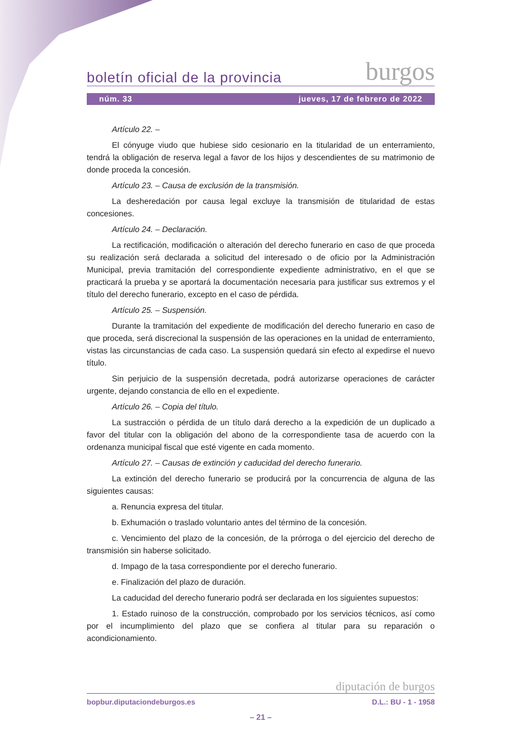boletín oficial de la provincia burgos
núm. 33 jueves, 17 de febrero de 2022
Artículo 22. –
El cónyuge viudo que hubiese sido cesionario en la titularidad de un enterramiento, tendrá la obligación de reserva legal a favor de los hijos y descendientes de su matrimonio de donde proceda la concesión.
Artículo 23. – Causa de exclusión de la transmisión.
La desheredación por causa legal excluye la transmisión de titularidad de estas concesiones.
Artículo 24. – Declaración.
La rectificación, modificación o alteración del derecho funerario en caso de que proceda su realización será declarada a solicitud del interesado o de oficio por la Administración Municipal, previa tramitación del correspondiente expediente administrativo, en el que se practicará la prueba y se aportará la documentación necesaria para justificar sus extremos y el título del derecho funerario, excepto en el caso de pérdida.
Artículo 25. – Suspensión.
Durante la tramitación del expediente de modificación del derecho funerario en caso de que proceda, será discrecional la suspensión de las operaciones en la unidad de enterramiento, vistas las circunstancias de cada caso. La suspensión quedará sin efecto al expedirse el nuevo título.
Sin perjuicio de la suspensión decretada, podrá autorizarse operaciones de carácter urgente, dejando constancia de ello en el expediente.
Artículo 26. – Copia del título.
La sustracción o pérdida de un título dará derecho a la expedición de un duplicado a favor del titular con la obligación del abono de la correspondiente tasa de acuerdo con la ordenanza municipal fiscal que esté vigente en cada momento.
Artículo 27. – Causas de extinción y caducidad del derecho funerario.
La extinción del derecho funerario se producirá por la concurrencia de alguna de las siguientes causas:
a. Renuncia expresa del titular.
b. Exhumación o traslado voluntario antes del término de la concesión.
c. Vencimiento del plazo de la concesión, de la prórroga o del ejercicio del derecho de transmisión sin haberse solicitado.
d. Impago de la tasa correspondiente por el derecho funerario.
e. Finalización del plazo de duración.
La caducidad del derecho funerario podrá ser declarada en los siguientes supuestos:
1. Estado ruinoso de la construcción, comprobado por los servicios técnicos, así como por el incumplimiento del plazo que se confiera al titular para su reparación o acondicionamiento.
diputación de burgos
bopbur.diputaciondeburgos.es D.L.: BU - 1 - 1958
– 21 –